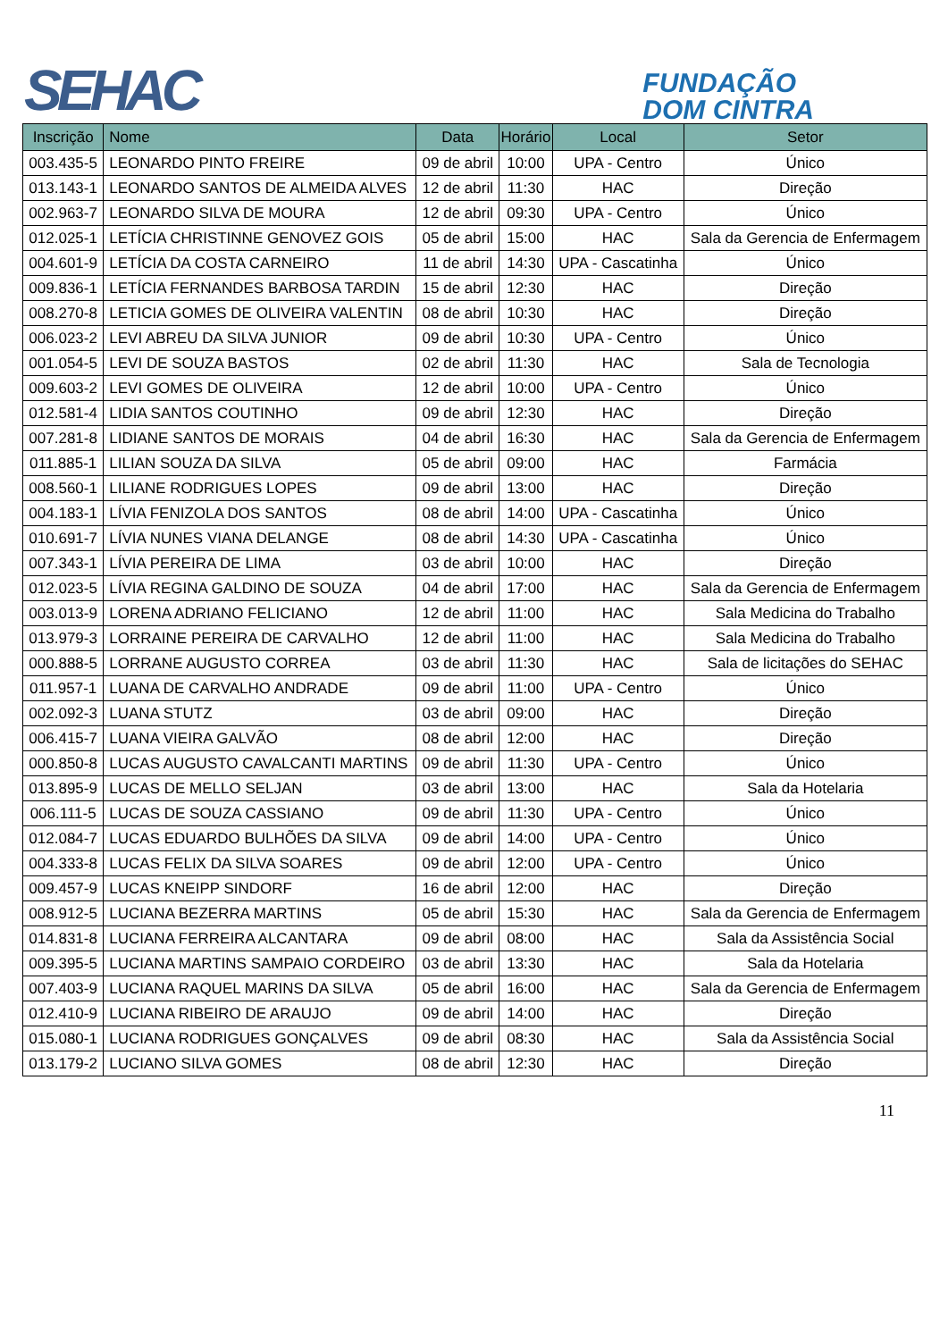SEHAC
FUNDAÇÃO
DOM CINTRA
| Inscrição | Nome | Data | Horário | Local | Setor |
| --- | --- | --- | --- | --- | --- |
| 003.435-5 | LEONARDO PINTO FREIRE | 09 de abril | 10:00 | UPA - Centro | Único |
| 013.143-1 | LEONARDO SANTOS DE ALMEIDA ALVES | 12 de abril | 11:30 | HAC | Direção |
| 002.963-7 | LEONARDO SILVA DE MOURA | 12 de abril | 09:30 | UPA - Centro | Único |
| 012.025-1 | LETÍCIA CHRISTINNE GENOVEZ GOIS | 05 de abril | 15:00 | HAC | Sala da Gerencia de Enfermagem |
| 004.601-9 | LETÍCIA DA COSTA CARNEIRO | 11 de abril | 14:30 | UPA - Cascatinha | Único |
| 009.836-1 | LETÍCIA FERNANDES BARBOSA TARDIN | 15 de abril | 12:30 | HAC | Direção |
| 008.270-8 | LETICIA GOMES DE OLIVEIRA VALENTIN | 08 de abril | 10:30 | HAC | Direção |
| 006.023-2 | LEVI ABREU DA SILVA JUNIOR | 09 de abril | 10:30 | UPA - Centro | Único |
| 001.054-5 | LEVI DE SOUZA BASTOS | 02 de abril | 11:30 | HAC | Sala de Tecnologia |
| 009.603-2 | LEVI GOMES DE OLIVEIRA | 12 de abril | 10:00 | UPA - Centro | Único |
| 012.581-4 | LIDIA SANTOS COUTINHO | 09 de abril | 12:30 | HAC | Direção |
| 007.281-8 | LIDIANE SANTOS DE MORAIS | 04 de abril | 16:30 | HAC | Sala da Gerencia de Enfermagem |
| 011.885-1 | LILIAN SOUZA DA SILVA | 05 de abril | 09:00 | HAC | Farmácia |
| 008.560-1 | LILIANE RODRIGUES LOPES | 09 de abril | 13:00 | HAC | Direção |
| 004.183-1 | LÍVIA FENIZOLA DOS SANTOS | 08 de abril | 14:00 | UPA - Cascatinha | Único |
| 010.691-7 | LÍVIA NUNES VIANA DELANGE | 08 de abril | 14:30 | UPA - Cascatinha | Único |
| 007.343-1 | LÍVIA PEREIRA DE LIMA | 03 de abril | 10:00 | HAC | Direção |
| 012.023-5 | LÍVIA REGINA GALDINO DE SOUZA | 04 de abril | 17:00 | HAC | Sala da Gerencia de Enfermagem |
| 003.013-9 | LORENA ADRIANO FELICIANO | 12 de abril | 11:00 | HAC | Sala Medicina do Trabalho |
| 013.979-3 | LORRAINE PEREIRA DE CARVALHO | 12 de abril | 11:00 | HAC | Sala Medicina do Trabalho |
| 000.888-5 | LORRANE AUGUSTO CORREA | 03 de abril | 11:30 | HAC | Sala de licitações do SEHAC |
| 011.957-1 | LUANA DE CARVALHO ANDRADE | 09 de abril | 11:00 | UPA - Centro | Único |
| 002.092-3 | LUANA STUTZ | 03 de abril | 09:00 | HAC | Direção |
| 006.415-7 | LUANA VIEIRA GALVÃO | 08 de abril | 12:00 | HAC | Direção |
| 000.850-8 | LUCAS AUGUSTO CAVALCANTI MARTINS | 09 de abril | 11:30 | UPA - Centro | Único |
| 013.895-9 | LUCAS DE MELLO SELJAN | 03 de abril | 13:00 | HAC | Sala da Hotelaria |
| 006.111-5 | LUCAS DE SOUZA CASSIANO | 09 de abril | 11:30 | UPA - Centro | Único |
| 012.084-7 | LUCAS EDUARDO BULHÕES DA SILVA | 09 de abril | 14:00 | UPA - Centro | Único |
| 004.333-8 | LUCAS FELIX DA SILVA SOARES | 09 de abril | 12:00 | UPA - Centro | Único |
| 009.457-9 | LUCAS KNEIPP SINDORF | 16 de abril | 12:00 | HAC | Direção |
| 008.912-5 | LUCIANA BEZERRA MARTINS | 05 de abril | 15:30 | HAC | Sala da Gerencia de Enfermagem |
| 014.831-8 | LUCIANA FERREIRA ALCANTARA | 09 de abril | 08:00 | HAC | Sala da Assistência Social |
| 009.395-5 | LUCIANA MARTINS SAMPAIO CORDEIRO | 03 de abril | 13:30 | HAC | Sala da Hotelaria |
| 007.403-9 | LUCIANA RAQUEL MARINS DA SILVA | 05 de abril | 16:00 | HAC | Sala da Gerencia de Enfermagem |
| 012.410-9 | LUCIANA RIBEIRO DE ARAUJO | 09 de abril | 14:00 | HAC | Direção |
| 015.080-1 | LUCIANA RODRIGUES GONÇALVES | 09 de abril | 08:30 | HAC | Sala da Assistência Social |
| 013.179-2 | LUCIANO SILVA GOMES | 08 de abril | 12:30 | HAC | Direção |
11